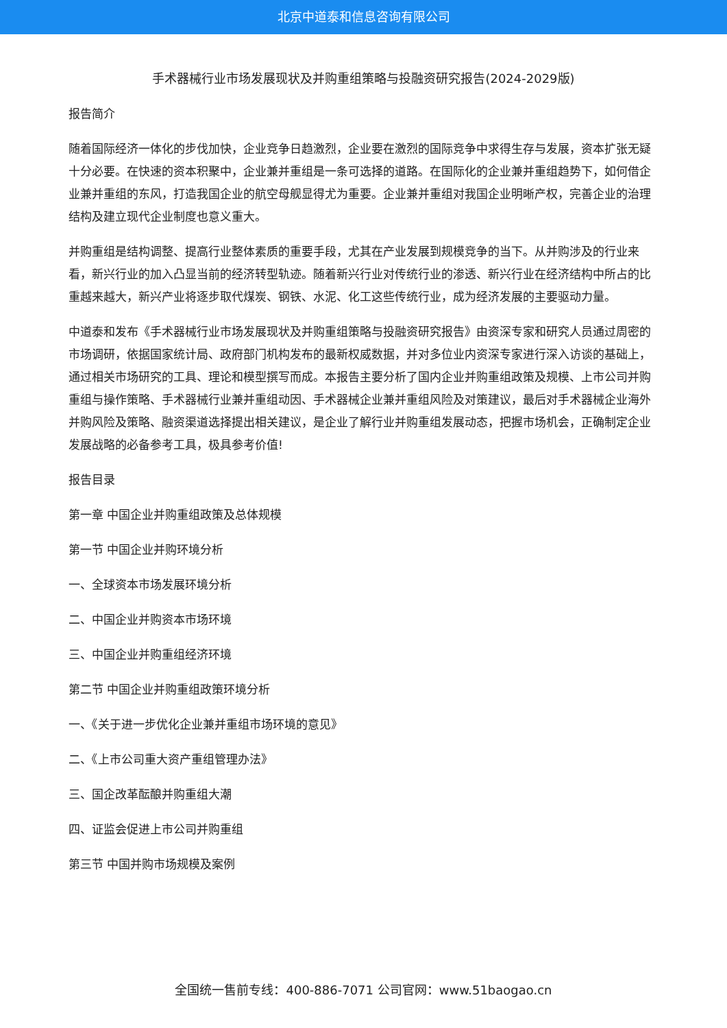北京中道泰和信息咨询有限公司
手术器械行业市场发展现状及并购重组策略与投融资研究报告(2024-2029版)
报告简介
随着国际经济一体化的步伐加快，企业竞争日趋激烈，企业要在激烈的国际竞争中求得生存与发展，资本扩张无疑十分必要。在快速的资本积聚中，企业兼并重组是一条可选择的道路。在国际化的企业兼并重组趋势下，如何借企业兼并重组的东风，打造我国企业的航空母舰显得尤为重要。企业兼并重组对我国企业明晰产权，完善企业的治理结构及建立现代企业制度也意义重大。
并购重组是结构调整、提高行业整体素质的重要手段，尤其在产业发展到规模竞争的当下。从并购涉及的行业来看，新兴行业的加入凸显当前的经济转型轨迹。随着新兴行业对传统行业的渗透、新兴行业在经济结构中所占的比重越来越大，新兴产业将逐步取代煤炭、钢铁、水泥、化工这些传统行业，成为经济发展的主要驱动力量。
中道泰和发布《手术器械行业市场发展现状及并购重组策略与投融资研究报告》由资深专家和研究人员通过周密的市场调研，依据国家统计局、政府部门机构发布的最新权威数据，并对多位业内资深专家进行深入访谈的基础上，通过相关市场研究的工具、理论和模型撰写而成。本报告主要分析了国内企业并购重组政策及规模、上市公司并购重组与操作策略、手术器械行业兼并重组动因、手术器械企业兼并重组风险及对策建议，最后对手术器械企业海外并购风险及策略、融资渠道选择提出相关建议，是企业了解行业并购重组发展动态，把握市场机会，正确制定企业发展战略的必备参考工具，极具参考价值!
报告目录
第一章 中国企业并购重组政策及总体规模
第一节 中国企业并购环境分析
一、全球资本市场发展环境分析
二、中国企业并购资本市场环境
三、中国企业并购重组经济环境
第二节 中国企业并购重组政策环境分析
一、《关于进一步优化企业兼并重组市场环境的意见》
二、《上市公司重大资产重组管理办法》
三、国企改革酝酿并购重组大潮
四、证监会促进上市公司并购重组
第三节 中国并购市场规模及案例
全国统一售前专线：400-886-7071 公司官网：www.51baogao.cn